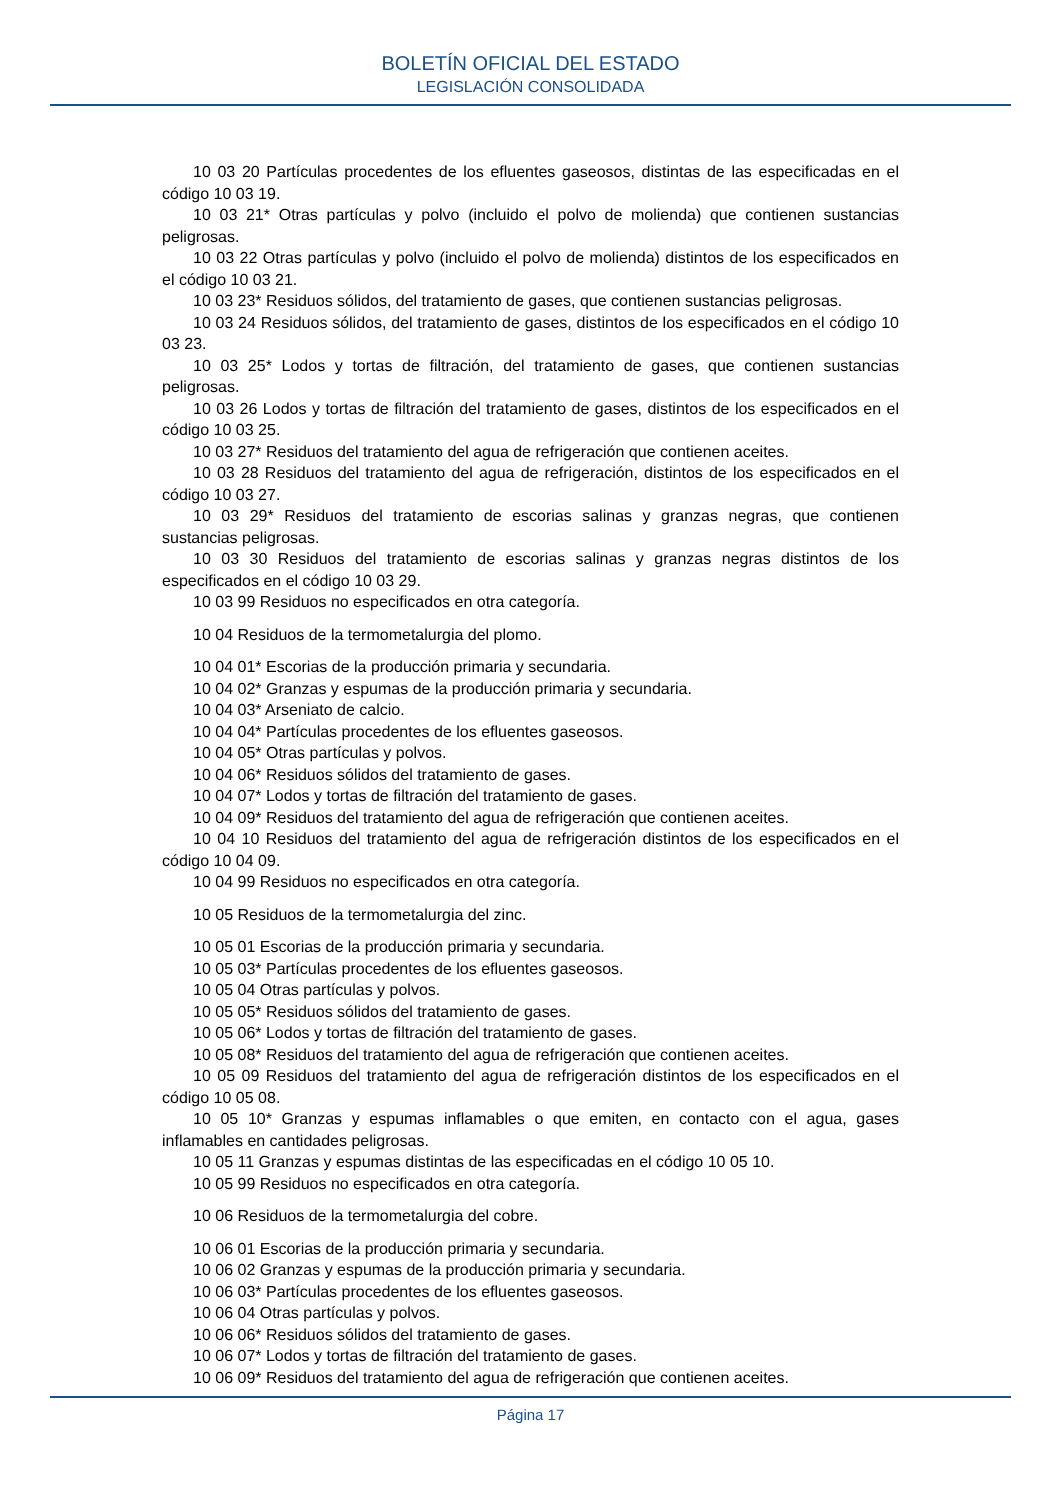BOLETÍN OFICIAL DEL ESTADO
LEGISLACIÓN CONSOLIDADA
10 03 20 Partículas procedentes de los efluentes gaseosos, distintas de las especificadas en el código 10 03 19.
10 03 21* Otras partículas y polvo (incluido el polvo de molienda) que contienen sustancias peligrosas.
10 03 22 Otras partículas y polvo (incluido el polvo de molienda) distintos de los especificados en el código 10 03 21.
10 03 23* Residuos sólidos, del tratamiento de gases, que contienen sustancias peligrosas.
10 03 24 Residuos sólidos, del tratamiento de gases, distintos de los especificados en el código 10 03 23.
10 03 25* Lodos y tortas de filtración, del tratamiento de gases, que contienen sustancias peligrosas.
10 03 26 Lodos y tortas de filtración del tratamiento de gases, distintos de los especificados en el código 10 03 25.
10 03 27* Residuos del tratamiento del agua de refrigeración que contienen aceites.
10 03 28 Residuos del tratamiento del agua de refrigeración, distintos de los especificados en el código 10 03 27.
10 03 29* Residuos del tratamiento de escorias salinas y granzas negras, que contienen sustancias peligrosas.
10 03 30 Residuos del tratamiento de escorias salinas y granzas negras distintos de los especificados en el código 10 03 29.
10 03 99 Residuos no especificados en otra categoría.
10 04 Residuos de la termometalurgia del plomo.
10 04 01* Escorias de la producción primaria y secundaria.
10 04 02* Granzas y espumas de la producción primaria y secundaria.
10 04 03* Arseniato de calcio.
10 04 04* Partículas procedentes de los efluentes gaseosos.
10 04 05* Otras partículas y polvos.
10 04 06* Residuos sólidos del tratamiento de gases.
10 04 07* Lodos y tortas de filtración del tratamiento de gases.
10 04 09* Residuos del tratamiento del agua de refrigeración que contienen aceites.
10 04 10 Residuos del tratamiento del agua de refrigeración distintos de los especificados en el código 10 04 09.
10 04 99 Residuos no especificados en otra categoría.
10 05 Residuos de la termometalurgia del zinc.
10 05 01 Escorias de la producción primaria y secundaria.
10 05 03* Partículas procedentes de los efluentes gaseosos.
10 05 04 Otras partículas y polvos.
10 05 05* Residuos sólidos del tratamiento de gases.
10 05 06* Lodos y tortas de filtración del tratamiento de gases.
10 05 08* Residuos del tratamiento del agua de refrigeración que contienen aceites.
10 05 09 Residuos del tratamiento del agua de refrigeración distintos de los especificados en el código 10 05 08.
10 05 10* Granzas y espumas inflamables o que emiten, en contacto con el agua, gases inflamables en cantidades peligrosas.
10 05 11 Granzas y espumas distintas de las especificadas en el código 10 05 10.
10 05 99 Residuos no especificados en otra categoría.
10 06 Residuos de la termometalurgia del cobre.
10 06 01 Escorias de la producción primaria y secundaria.
10 06 02 Granzas y espumas de la producción primaria y secundaria.
10 06 03* Partículas procedentes de los efluentes gaseosos.
10 06 04 Otras partículas y polvos.
10 06 06* Residuos sólidos del tratamiento de gases.
10 06 07* Lodos y tortas de filtración del tratamiento de gases.
10 06 09* Residuos del tratamiento del agua de refrigeración que contienen aceites.
Página 17